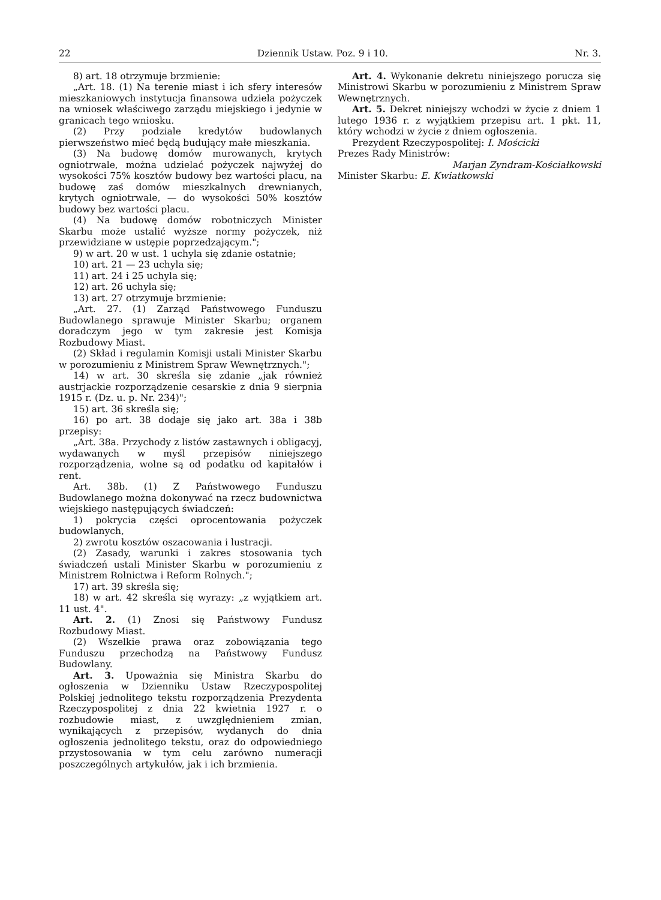22 Dziennik Ustaw. Poz. 9 i 10. Nr. 3.
8) art. 18 otrzymuje brzmienie:
„Art. 18. (1) Na terenie miast i ich sfery interesów mieszkaniowych instytucja finansowa udziela pożyczek na wniosek właściwego zarządu miejskiego i jedynie w granicach tego wniosku.
(2) Przy podziale kredytów budowlanych pierwszeństwo mieć będą budujący małe mieszkania.
(3) Na budowę domów murowanych, krytych ogniotrwale, można udzielać pożyczek najwyżej do wysokości 75% kosztów budowy bez wartości placu, na budowę zaś domów mieszkalnych drewnianych, krytych ogniotrwale, — do wysokości 50% kosztów budowy bez wartości placu.
(4) Na budowę domów robotniczych Minister Skarbu może ustalić wyższe normy pożyczek, niż przewidziane w ustępie poprzedzającym.";
9) w art. 20 w ust. 1 uchyla się zdanie ostatnie;
10) art. 21 — 23 uchyla się;
11) art. 24 i 25 uchyla się;
12) art. 26 uchyla się;
13) art. 27 otrzymuje brzmienie:
„Art. 27. (1) Zarząd Państwowego Funduszu Budowlanego sprawuje Minister Skarbu; organem doradczym jego w tym zakresie jest Komisja Rozbudowy Miast.
(2) Skład i regulamin Komisji ustali Minister Skarbu w porozumieniu z Ministrem Spraw Wewnętrznych.";
14) w art. 30 skreśla się zdanie „jak również austrjackie rozporządzenie cesarskie z dnia 9 sierpnia 1915 r. (Dz. u. p. Nr. 234)";
15) art. 36 skreśla się;
16) po art. 38 dodaje się jako art. 38a i 38b przepisy:
„Art. 38a. Przychody z listów zastawnych i obligacyj, wydawanych w myśl przepisów niniejszego rozporządzenia, wolne są od podatku od kapitałów i rent.
Art. 38b. (1) Z Państwowego Funduszu Budowlanego można dokonywać na rzecz budownictwa wiejskiego następujących świadczeń:
1) pokrycia części oprocentowania pożyczek budowlanych,
2) zwrotu kosztów oszacowania i lustracji.
(2) Zasady, warunki i zakres stosowania tych świadczeń ustali Minister Skarbu w porozumieniu z Ministrem Rolnictwa i Reform Rolnych.";
17) art. 39 skreśla się;
18) w art. 42 skreśla się wyrazy: „z wyjątkiem art. 11 ust. 4".
Art. 2. (1) Znosi się Państwowy Fundusz Rozbudowy Miast.
(2) Wszelkie prawa oraz zobowiązania tego Funduszu przechodzą na Państwowy Fundusz Budowlany.
Art. 3. Upoważnia się Ministra Skarbu do ogłoszenia w Dzienniku Ustaw Rzeczypospolitej Polskiej jednolitego tekstu rozporządzenia Prezydenta Rzeczypospolitej z dnia 22 kwietnia 1927 r. o rozbudowie miast, z uwzględnieniem zmian, wynikających z przepisów, wydanych do dnia ogłoszenia jednolitego tekstu, oraz do odpowiedniego przystosowania w tym celu zarówno numeracji poszczególnych artykułów, jak i ich brzmienia.
Art. 4. Wykonanie dekretu niniejszego porucza się Ministrowi Skarbu w porozumieniu z Ministrem Spraw Wewnętrznych.
Art. 5. Dekret niniejszy wchodzi w życie z dniem 1 lutego 1936 r. z wyjątkiem przepisu art. 1 pkt. 11, który wchodzi w życie z dniem ogłoszenia.
Prezydent Rzeczypospolitej: I. Mościcki
Prezes Rady Ministrów:
Marjan Zyndram-Kościałkowski
Minister Skarbu: E. Kwiatkowski